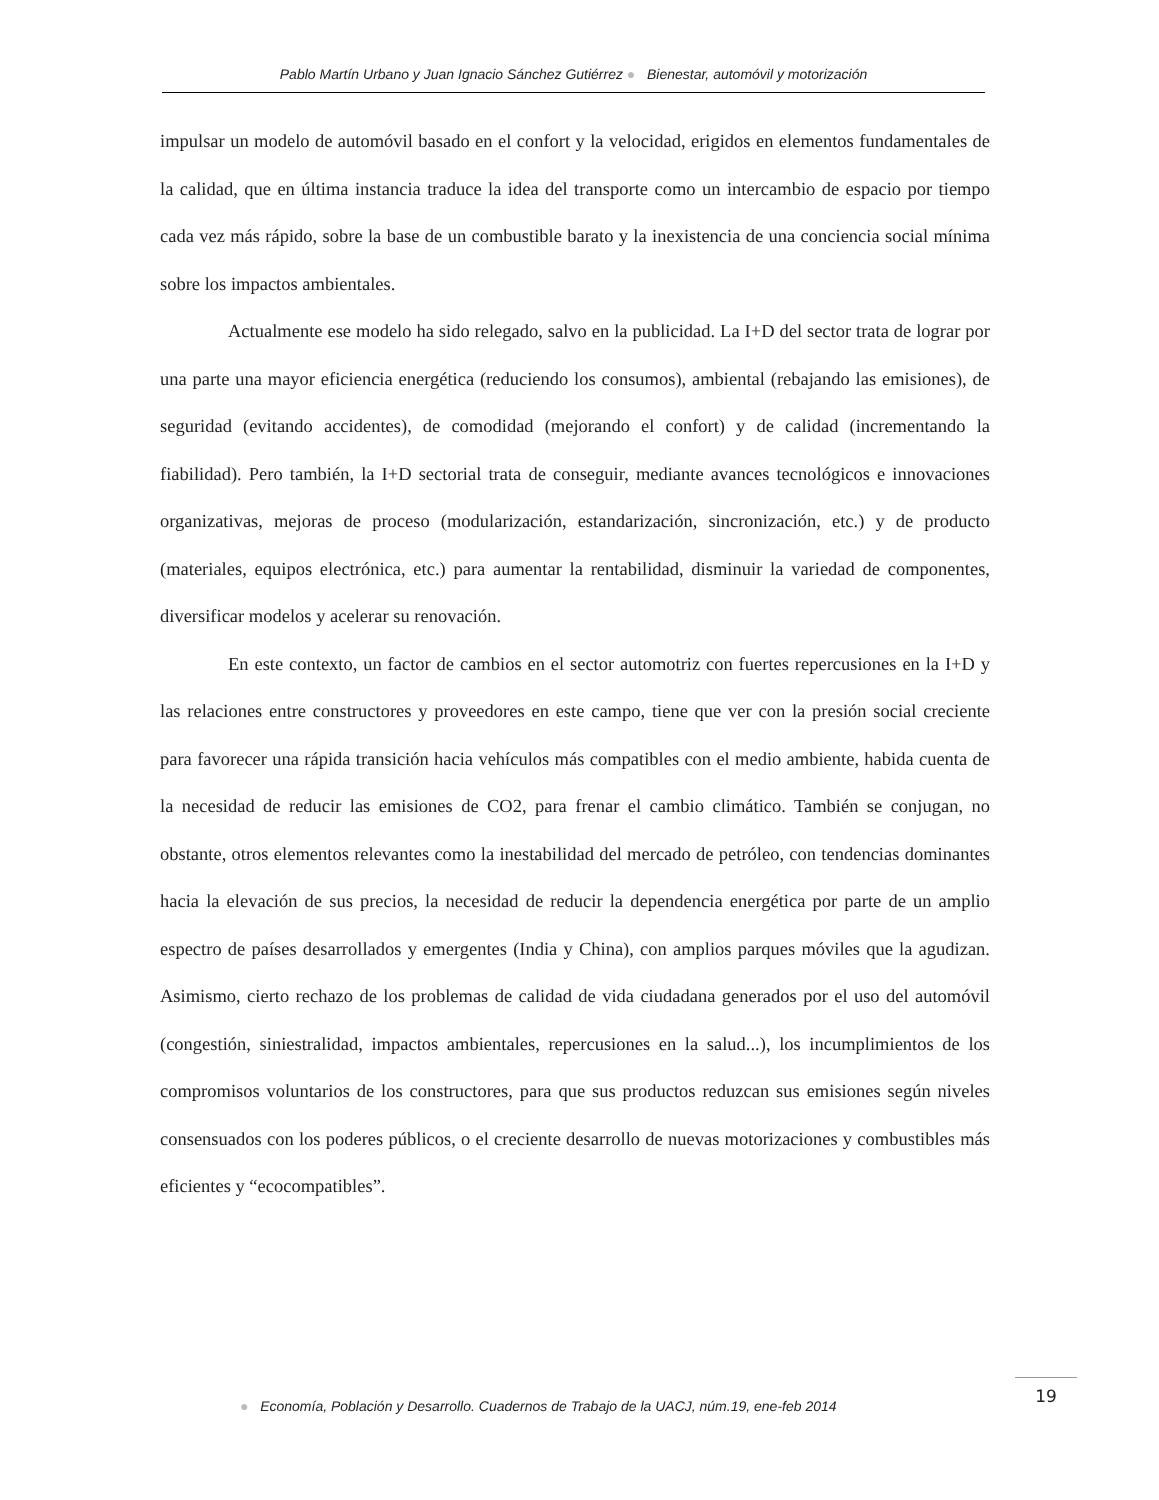Pablo Martín Urbano y Juan Ignacio Sánchez Gutiérrez ● Bienestar, automóvil y motorización
impulsar un modelo de automóvil basado en el confort y la velocidad, erigidos en elementos fundamentales de la calidad, que en última instancia traduce la idea del transporte como un intercambio de espacio por tiempo cada vez más rápido, sobre la base de un combustible barato y la inexistencia de una conciencia social mínima sobre los impactos ambientales.
Actualmente ese modelo ha sido relegado, salvo en la publicidad. La I+D del sector trata de lograr por una parte una mayor eficiencia energética (reduciendo los consumos), ambiental (rebajando las emisiones), de seguridad (evitando accidentes), de comodidad (mejorando el confort) y de calidad (incrementando la fiabilidad). Pero también, la I+D sectorial trata de conseguir, mediante avances tecnológicos e innovaciones organizativas, mejoras de proceso (modularización, estandarización, sincronización, etc.) y de producto (materiales, equipos electrónica, etc.) para aumentar la rentabilidad, disminuir la variedad de componentes, diversificar modelos y acelerar su renovación.
En este contexto, un factor de cambios en el sector automotriz con fuertes repercusiones en la I+D y las relaciones entre constructores y proveedores en este campo, tiene que ver con la presión social creciente para favorecer una rápida transición hacia vehículos más compatibles con el medio ambiente, habida cuenta de la necesidad de reducir las emisiones de CO2, para frenar el cambio climático. También se conjugan, no obstante, otros elementos relevantes como la inestabilidad del mercado de petróleo, con tendencias dominantes hacia la elevación de sus precios, la necesidad de reducir la dependencia energética por parte de un amplio espectro de países desarrollados y emergentes (India y China), con amplios parques móviles que la agudizan. Asimismo, cierto rechazo de los problemas de calidad de vida ciudadana generados por el uso del automóvil (congestión, siniestralidad, impactos ambientales, repercusiones en la salud...), los incumplimientos de los compromisos voluntarios de los constructores, para que sus productos reduzcan sus emisiones según niveles consensuados con los poderes públicos, o el creciente desarrollo de nuevas motorizaciones y combustibles más eficientes y “ecocompatibles”.
● Economía, Población y Desarrollo. Cuadernos de Trabajo de la UACJ, núm.19, ene-feb 2014
19